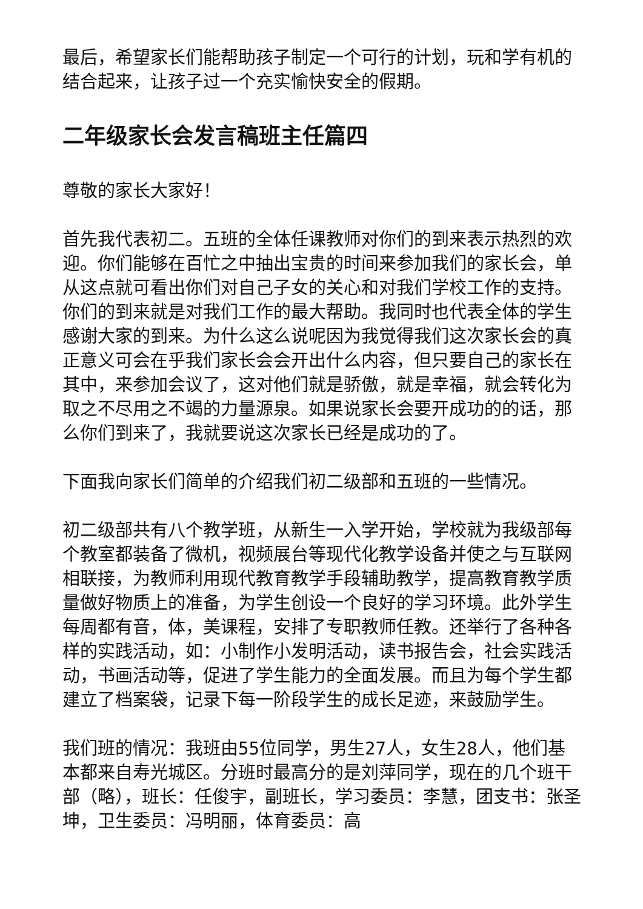最后，希望家长们能帮助孩子制定一个可行的计划，玩和学有机的结合起来，让孩子过一个充实愉快安全的假期。
二年级家长会发言稿班主任篇四
尊敬的家长大家好！
首先我代表初二。五班的全体任课教师对你们的到来表示热烈的欢迎。你们能够在百忙之中抽出宝贵的时间来参加我们的家长会，单从这点就可看出你们对自己子女的关心和对我们学校工作的支持。你们的到来就是对我们工作的最大帮助。我同时也代表全体的学生感谢大家的到来。为什么这么说呢因为我觉得我们这次家长会的真正意义可会在乎我们家长会会开出什么内容，但只要自己的家长在其中，来参加会议了，这对他们就是骄傲，就是幸福，就会转化为取之不尽用之不竭的力量源泉。如果说家长会要开成功的的话，那么你们到来了，我就要说这次家长已经是成功的了。
下面我向家长们简单的介绍我们初二级部和五班的一些情况。
初二级部共有八个教学班，从新生一入学开始，学校就为我级部每个教室都装备了微机，视频展台等现代化教学设备并使之与互联网相联接，为教师利用现代教育教学手段辅助教学，提高教育教学质量做好物质上的准备，为学生创设一个良好的学习环境。此外学生每周都有音，体，美课程，安排了专职教师任教。还举行了各种各样的实践活动，如：小制作小发明活动，读书报告会，社会实践活动，书画活动等，促进了学生能力的全面发展。而且为每个学生都建立了档案袋，记录下每一阶段学生的成长足迹，来鼓励学生。
我们班的情况：我班由55位同学，男生27人，女生28人，他们基本都来自寿光城区。分班时最高分的是刘萍同学，现在的几个班干部（略），班长：任俊宇，副班长，学习委员：李慧，团支书：张圣坤，卫生委员：冯明丽，体育委员：高